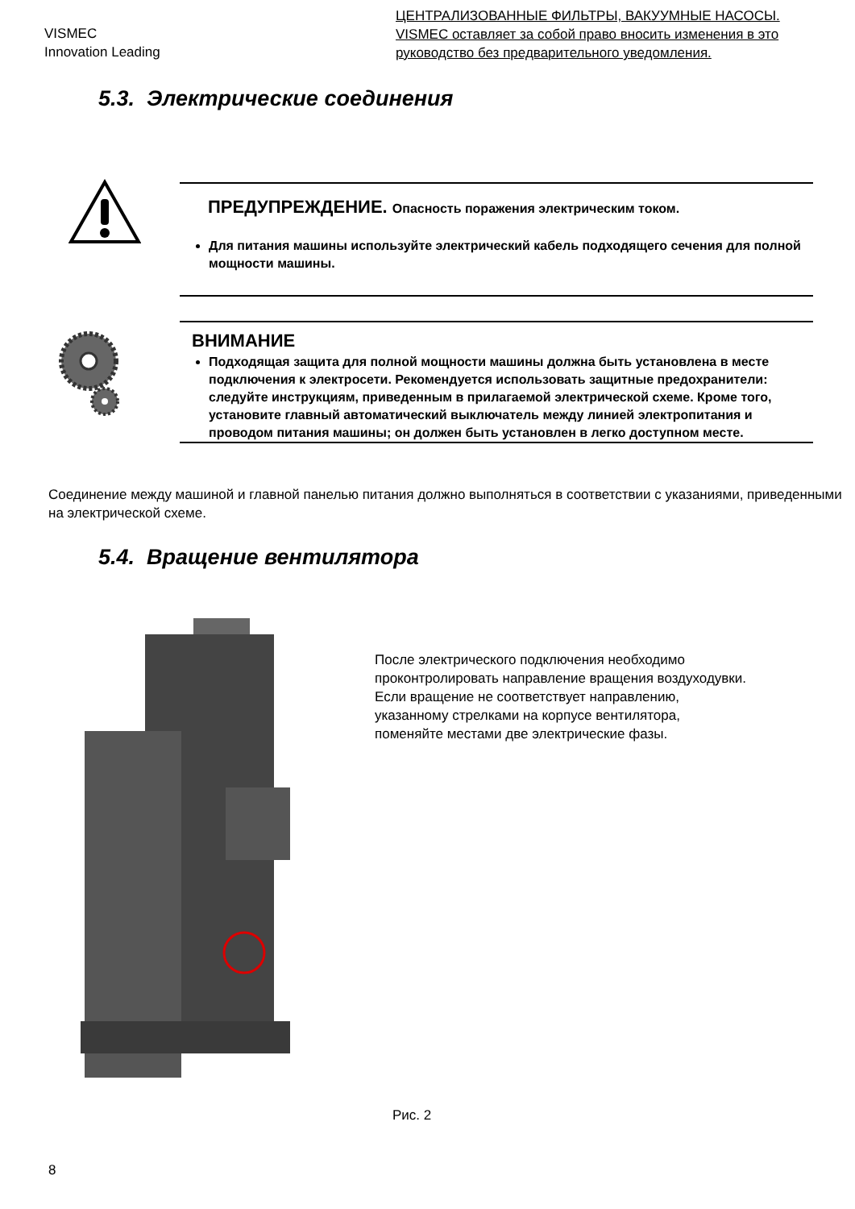VISMEC
Innovation Leading
ЦЕНТРАЛИЗОВАННЫЕ ФИЛЬТРЫ, ВАКУУМНЫЕ НАСОСЫ. VISMEC оставляет за собой право вносить изменения в это руководство без предварительного уведомления.
5.3. Электрические соединения
ПРЕДУПРЕЖДЕНИЕ. Опасность поражения электрическим током.
Для питания машины используйте электрический кабель подходящего сечения для полной мощности машины.
ВНИМАНИЕ
Подходящая защита для полной мощности машины должна быть установлена в месте подключения к электросети. Рекомендуется использовать защитные предохранители: следуйте инструкциям, приведенным в прилагаемой электрической схеме. Кроме того, установите главный автоматический выключатель между линией электропитания и проводом питания машины; он должен быть установлен в легко доступном месте.
Соединение между машиной и главной панелью питания должно выполняться в соответствии с указаниями, приведенными на электрической схеме.
5.4. Вращение вентилятора
После электрического подключения необходимо
проконтролировать направление вращения воздуходувки.
Если вращение не соответствует направлению,
указанному стрелками на корпусе вентилятора,
поменяйте местами две электрические фазы.
Рис. 2
8